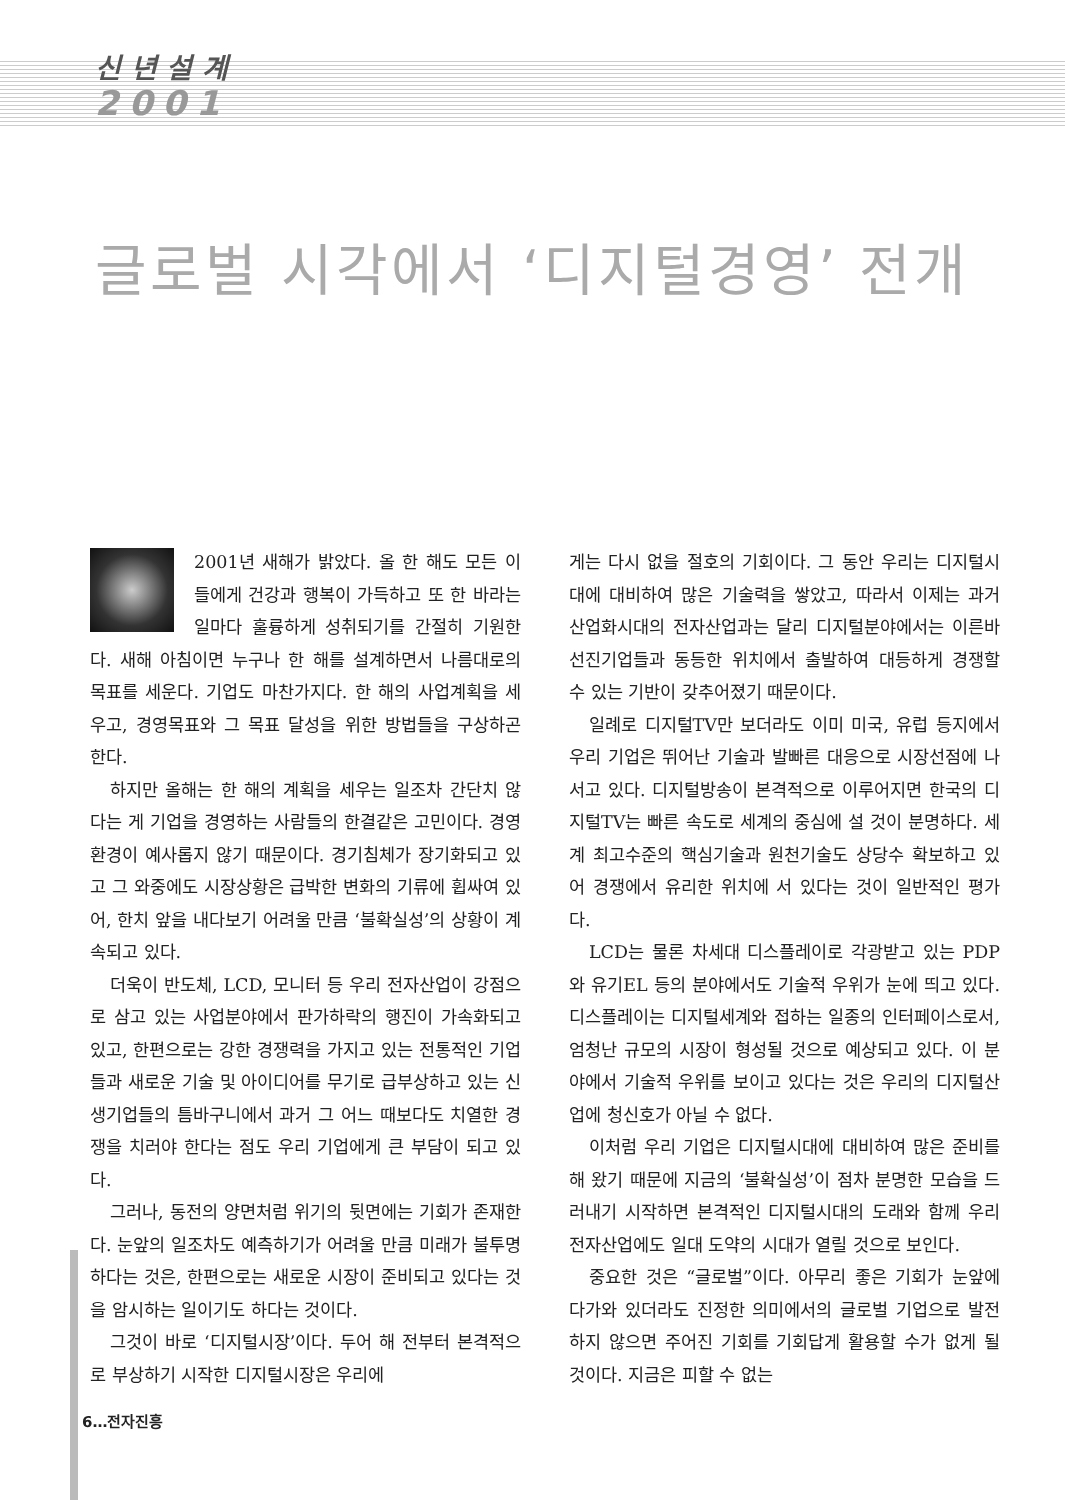신 년 설 계
2001
글로벌 시각에서 ‘디지털경영’ 전개
2001년 새해가 밝았다. 올 한 해도 모든 이들에게 건강과 행복이 가득하고 또 한 바라는 일마다 훌륭하게 성취되기를 간절히 기원한다. 새해 아침이면 누구나 한 해를 설계하면서 나름대로의 목표를 세운다. 기업도 마찬가지다. 한 해의 사업계획을 세우고, 경영목표와 그 목표 달성을 위한 방법들을 구상하곤 한다.
하지만 올해는 한 해의 계획을 세우는 일조차 간단치 않다는 게 기업을 경영하는 사람들의 한결같은 고민이다. 경영환경이 예사롭지 않기 때문이다. 경기침체가 장기화되고 있고 그 와중에도 시장상황은 급박한 변화의 기류에 휩싸여 있어, 한치 앞을 내다보기 어려울 만큼 ‘불확실성’의 상황이 계속되고 있다.
더욱이 반도체, LCD, 모니터 등 우리 전자산업이 강점으로 삼고 있는 사업분야에서 판가하락의 행진이 가속화되고 있고, 한편으로는 강한 경쟁력을 가지고 있는 전통적인 기업들과 새로운 기술 및 아이디어를 무기로 급부상하고 있는 신생기업들의 틈바구니에서 과거 그 어느 때보다도 치열한 경쟁을 치러야 한다는 점도 우리 기업에게 큰 부담이 되고 있다.
그러나, 동전의 양면처럼 위기의 뒷면에는 기회가 존재한다. 눈앞의 일조차도 예측하기가 어려울 만큼 미래가 불투명하다는 것은, 한편으로는 새로운 시장이 준비되고 있다는 것을 암시하는 일이기도 하다는 것이다.
그것이 바로 ‘디지털시장’이다. 두어 해 전부터 본격적으로 부상하기 시작한 디지털시장은 우리에
게는 다시 없을 절호의 기회이다. 그 동안 우리는 디지털시대에 대비하여 많은 기술력을 쌓았고, 따라서 이제는 과거 산업화시대의 전자산업과는 달리 디지털분야에서는 이른바 선진기업들과 동등한 위치에서 출발하여 대등하게 경쟁할 수 있는 기반이 갖추어졌기 때문이다.
일례로 디지털TV만 보더라도 이미 미국, 유럽 등지에서 우리 기업은 뛰어난 기술과 발빠른 대응으로 시장선점에 나서고 있다. 디지털방송이 본격적으로 이루어지면 한국의 디지털TV는 빠른 속도로 세계의 중심에 설 것이 분명하다. 세계 최고수준의 핵심기술과 원천기술도 상당수 확보하고 있어 경쟁에서 유리한 위치에 서 있다는 것이 일반적인 평가다.
LCD는 물론 차세대 디스플레이로 각광받고 있는 PDP와 유기EL 등의 분야에서도 기술적 우위가 눈에 띄고 있다. 디스플레이는 디지털세계와 접하는 일종의 인터페이스로서, 엄청난 규모의 시장이 형성될 것으로 예상되고 있다. 이 분야에서 기술적 우위를 보이고 있다는 것은 우리의 디지털산업에 청신호가 아닐 수 없다.
이처럼 우리 기업은 디지털시대에 대비하여 많은 준비를 해 왔기 때문에 지금의 ‘불확실성’이 점차 분명한 모습을 드러내기 시작하면 본격적인 디지털시대의 도래와 함께 우리 전자산업에도 일대 도약의 시대가 열릴 것으로 보인다.
중요한 것은 “글로벌”이다. 아무리 좋은 기회가 눈앞에 다가와 있더라도 진정한 의미에서의 글로벌 기업으로 발전하지 않으면 주어진 기회를 기회답게 활용할 수가 없게 될 것이다. 지금은 피할 수 없는
6…전자진흥